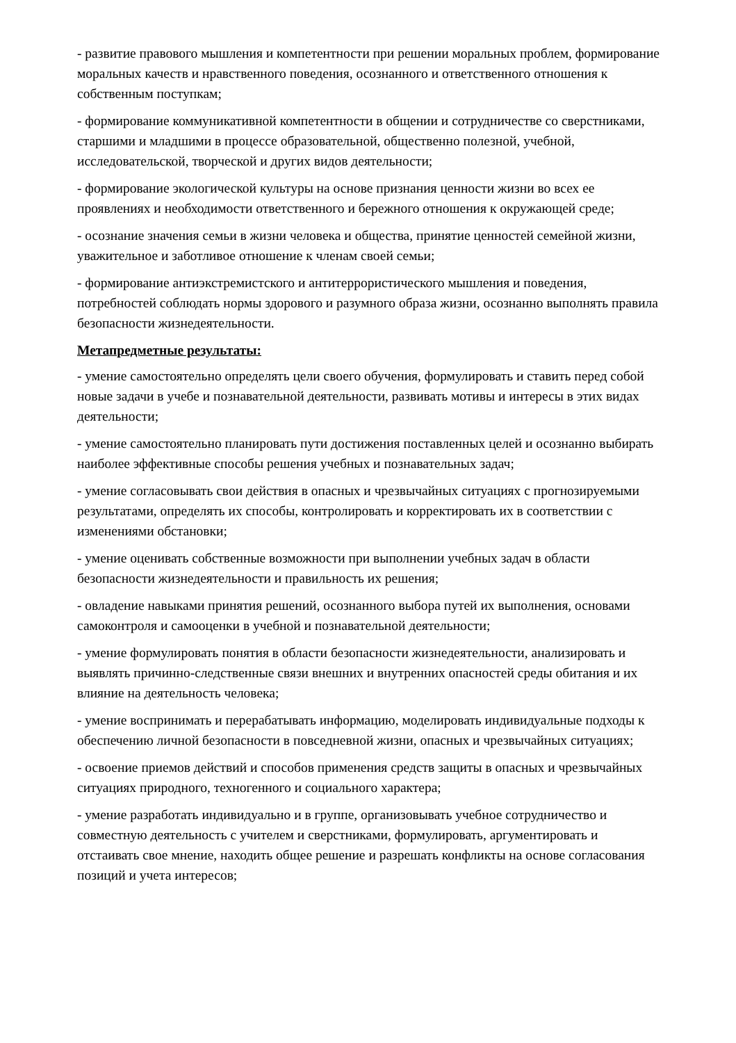- развитие правового мышления и компетентности при решении моральных проблем, формирование моральных качеств и нравственного поведения, осознанного и ответственного отношения к собственным поступкам;
- формирование коммуникативной компетентности в общении и сотрудничестве со сверстниками, старшими и младшими в процессе образовательной, общественно полезной, учебной, исследовательской, творческой и других видов деятельности;
- формирование экологической культуры на основе признания ценности жизни во всех ее проявлениях и необходимости ответственного и бережного отношения к окружающей среде;
- осознание значения семьи в жизни человека и общества, принятие ценностей семейной жизни, уважительное и заботливое отношение к членам своей семьи;
- формирование антиэкстремистского и антитеррористического мышления и поведения, потребностей соблюдать нормы здорового и разумного образа жизни, осознанно выполнять правила безопасности жизнедеятельности.
Метапредметные результаты:
- умение самостоятельно определять цели своего обучения, формулировать и ставить перед собой новые задачи в учебе и познавательной деятельности, развивать мотивы и интересы в этих видах деятельности;
- умение самостоятельно планировать пути достижения поставленных целей и осознанно выбирать наиболее эффективные способы решения учебных и познавательных задач;
- умение согласовывать свои действия в опасных и чрезвычайных ситуациях с прогнозируемыми результатами, определять их способы, контролировать и корректировать их в соответствии с изменениями обстановки;
- умение оценивать собственные возможности при выполнении учебных задач в области безопасности жизнедеятельности и правильность их решения;
- овладение навыками принятия решений, осознанного выбора путей их выполнения, основами самоконтроля и самооценки в учебной и познавательной деятельности;
- умение формулировать понятия в области безопасности жизнедеятельности, анализировать и выявлять причинно-следственные связи внешних и внутренних опасностей среды обитания и их влияние на деятельность человека;
- умение воспринимать и перерабатывать информацию, моделировать индивидуальные подходы к обеспечению личной безопасности в повседневной жизни, опасных и чрезвычайных ситуациях;
- освоение приемов действий и способов применения средств защиты в опасных и чрезвычайных ситуациях природного, техногенного и социального характера;
- умение разработать индивидуально и в группе, организовывать учебное сотрудничество и совместную деятельность с учителем и сверстниками, формулировать, аргументировать и отстаивать свое мнение, находить общее решение и разрешать конфликты на основе согласования позиций и учета интересов;